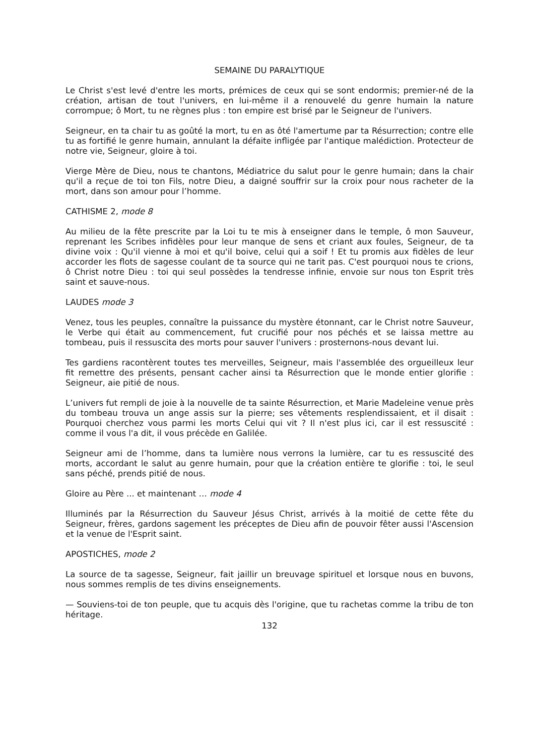SEMAINE DU PARALYTIQUE
Le Christ s'est levé d'entre les morts, prémices de ceux qui se sont endormis; premier-né de la création, artisan de tout l'univers, en lui-même il a renouvelé du genre humain la nature corrompue; ô Mort, tu ne règnes plus : ton empire est brisé par le Seigneur de l'univers.
Seigneur, en ta chair tu as goûté la mort, tu en as ôté l'amertume par ta Résurrection; contre elle tu as fortifié le genre humain, annulant la défaite infligée par l'antique malédiction. Protecteur de notre vie, Seigneur, gloire à toi.
Vierge Mère de Dieu, nous te chantons, Médiatrice du salut pour le genre humain; dans la chair qu'il a reçue de toi ton Fils, notre Dieu, a daigné souffrir sur la croix pour nous racheter de la mort, dans son amour pour l’homme.
CATHISME 2, mode 8
Au milieu de la fête prescrite par la Loi tu te mis à enseigner dans le temple, ô mon Sauveur, reprenant les Scribes infidèles pour leur manque de sens et criant aux foules, Seigneur, de ta divine voix : Qu'il vienne à moi et qu'il boive, celui qui a soif ! Et tu promis aux fidèles de leur accorder les flots de sagesse coulant de ta source qui ne tarit pas. C'est pourquoi nous te crions, ô Christ notre Dieu : toi qui seul possèdes la tendresse infinie, envoie sur nous ton Esprit très saint et sauve-nous.
LAUDES mode 3
Venez, tous les peuples, connaître la puissance du mystère étonnant, car le Christ notre Sauveur, le Verbe qui était au commencement, fut crucifié pour nos péchés et se laissa mettre au tombeau, puis il ressuscita des morts pour sauver l'univers : prosternons-nous devant lui.
Tes gardiens racontèrent toutes tes merveilles, Seigneur, mais l'assemblée des orgueilleux leur fit remettre des présents, pensant cacher ainsi ta Résurrection que le monde entier glorifie : Seigneur, aie pitié de nous.
L’univers fut rempli de joie à la nouvelle de ta sainte Résurrection, et Marie Madeleine venue près du tombeau trouva un ange assis sur la pierre; ses vêtements resplendissaient, et il disait : Pourquoi cherchez vous parmi les morts Celui qui vit ? Il n'est plus ici, car il est ressuscité : comme il vous l'a dit, il vous précède en Galilée.
Seigneur ami de l’homme, dans ta lumière nous verrons la lumière, car tu es ressuscité des morts, accordant le salut au genre humain, pour que la création entière te glorifie : toi, le seul sans péché, prends pitié de nous.
Gloire au Père ... et maintenant … mode 4
Illuminés par la Résurrection du Sauveur Jésus Christ, arrivés à la moitié de cette fête du Seigneur, frères, gardons sagement les préceptes de Dieu afin de pouvoir fêter aussi l'Ascension et la venue de l'Esprit saint.
APOSTICHES, mode 2
La source de ta sagesse, Seigneur, fait jaillir un breuvage spirituel et lorsque nous en buvons, nous sommes remplis de tes divins enseignements.
— Souviens-toi de ton peuple, que tu acquis dès l'origine, que tu rachetas comme la tribu de ton héritage.
132